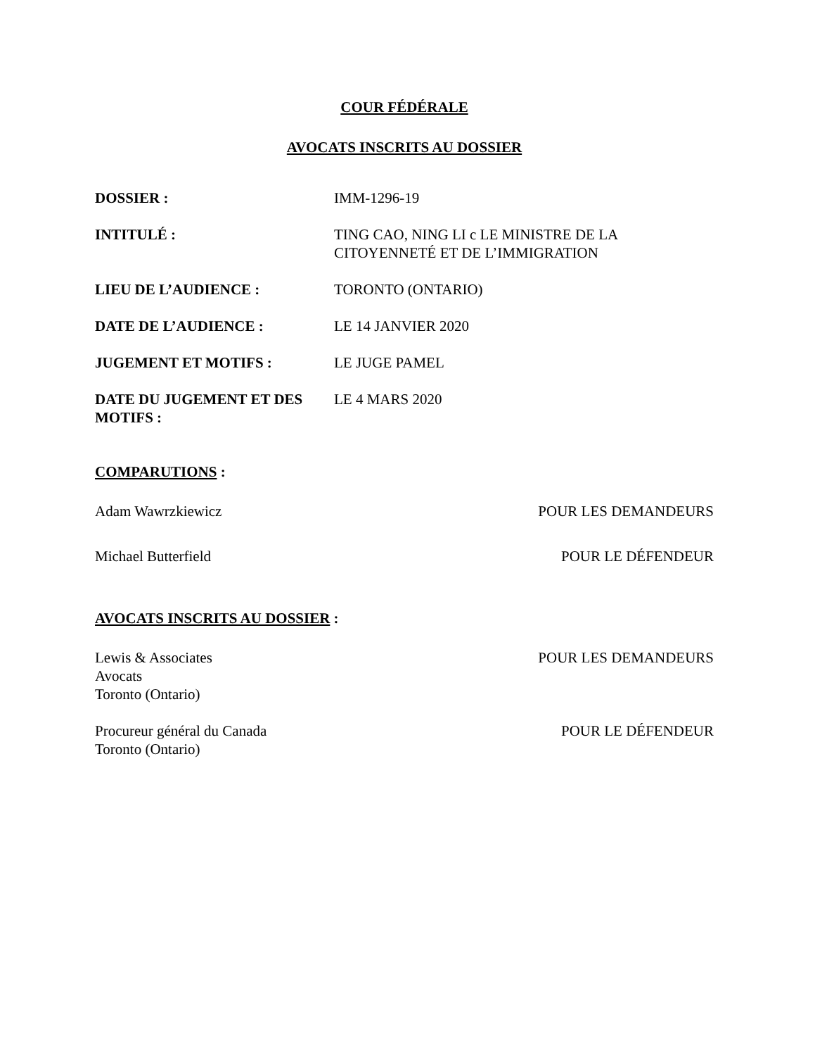COUR FÉDÉRALE
AVOCATS INSCRITS AU DOSSIER
| DOSSIER : | IMM-1296-19 |
| INTITULÉ : | TING CAO, NING LI c LE MINISTRE DE LA CITOYENNETÉ ET DE L’IMMIGRATION |
| LIEU DE L’AUDIENCE : | TORONTO (ONTARIO) |
| DATE DE L’AUDIENCE : | LE 14 JANVIER 2020 |
| JUGEMENT ET MOTIFS : | LE JUGE PAMEL |
| DATE DU JUGEMENT ET DES MOTIFS : | LE 4 MARS 2020 |
COMPARUTIONS :
| Adam Wawrzkiewicz | POUR LES DEMANDEURS |
| Michael Butterfield | POUR LE DÉFENDEUR |
AVOCATS INSCRITS AU DOSSIER :
| Lewis & Associates Avocats Toronto (Ontario) | POUR LES DEMANDEURS |
| Procureur général du Canada Toronto (Ontario) | POUR LE DÉFENDEUR |